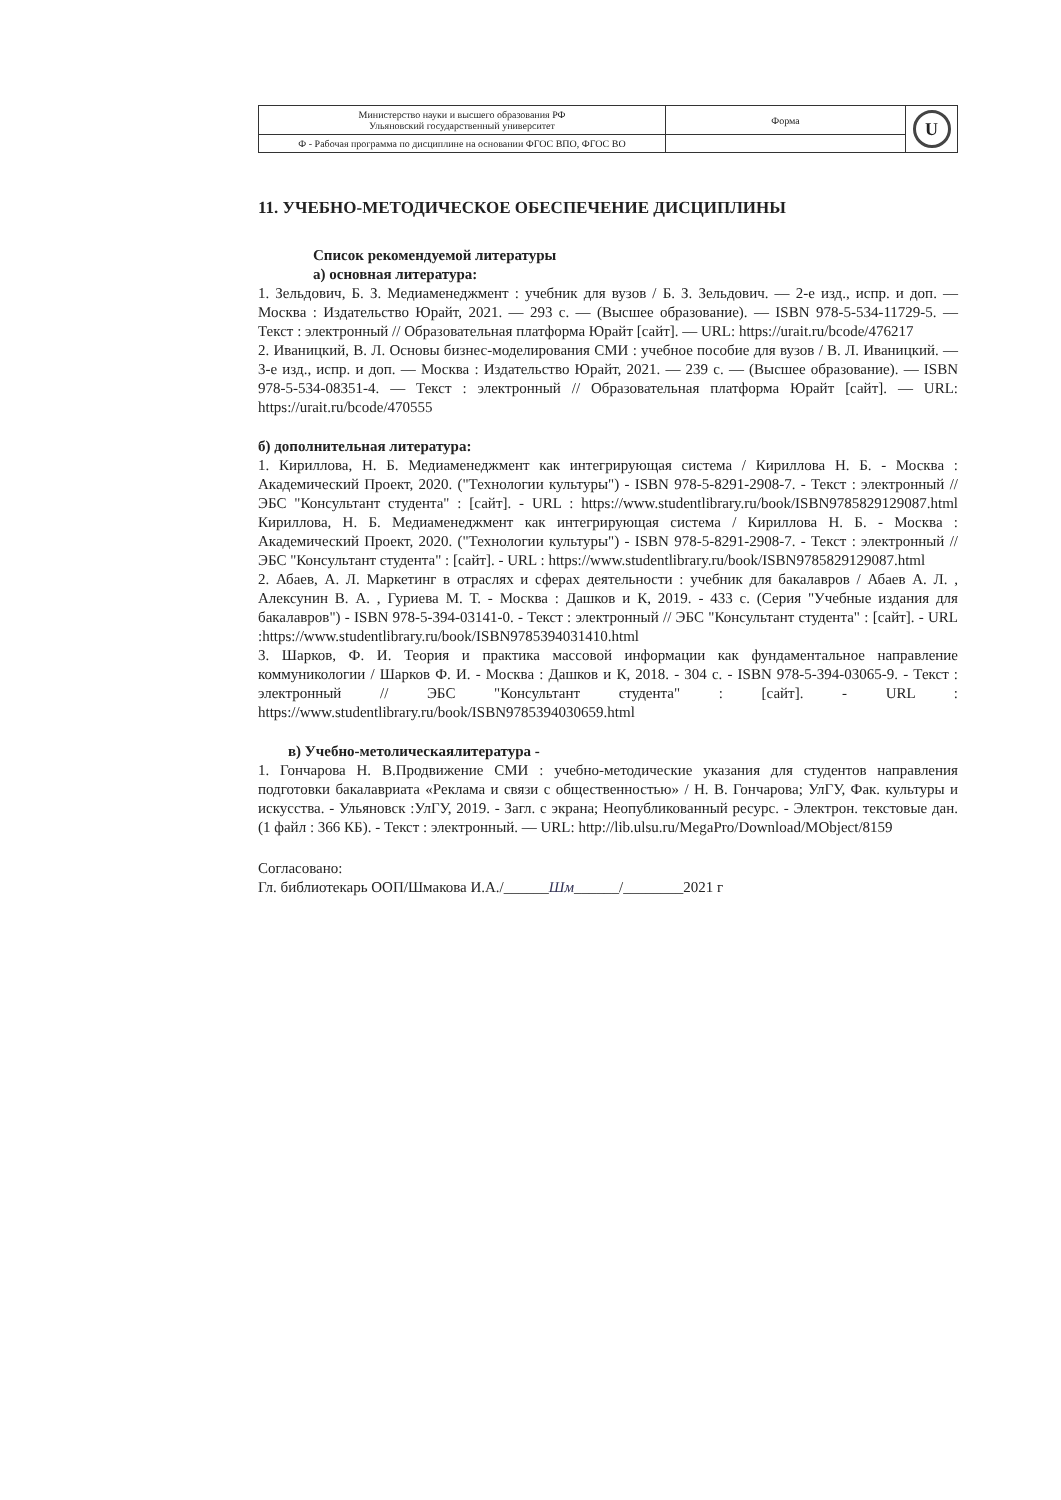| Министерство науки и высшего образования РФ Ульяновский государственный университет | Форма | U |
| Ф - Рабочая программа по дисциплине на основании ФГОС ВПО, ФГОС ВО | | |
11. УЧЕБНО-МЕТОДИЧЕСКОЕ ОБЕСПЕЧЕНИЕ ДИСЦИПЛИНЫ
Список рекомендуемой литературы
а) основная литература:
1. Зельдович, Б. З. Медиаменеджмент : учебник для вузов / Б. З. Зельдович. — 2-е изд., испр. и доп. — Москва : Издательство Юрайт, 2021. — 293 с. — (Высшее образование). — ISBN 978-5-534-11729-5. — Текст : электронный // Образовательная платформа Юрайт [сайт]. — URL: https://urait.ru/bcode/476217
2. Иваницкий, В. Л. Основы бизнес-моделирования СМИ : учебное пособие для вузов / В. Л. Иваницкий. — 3-е изд., испр. и доп. — Москва : Издательство Юрайт, 2021. — 239 с. — (Высшее образование). — ISBN 978-5-534-08351-4. — Текст : электронный // Образовательная платформа Юрайт [сайт]. — URL: https://urait.ru/bcode/470555
б) дополнительная литература:
1. Кириллова, Н. Б. Медиаменеджмент как интегрирующая система / Кириллова Н. Б. - Москва : Академический Проект, 2020. ("Технологии культуры") - ISBN 978-5-8291-2908-7. - Текст : электронный // ЭБС "Консультант студента" : [сайт]. - URL : https://www.studentlibrary.ru/book/ISBN9785829129087.html Кириллова, Н. Б. Медиаменеджмент как интегрирующая система / Кириллова Н. Б. - Москва : Академический Проект, 2020. ("Технологии культуры") - ISBN 978-5-8291-2908-7. - Текст : электронный // ЭБС "Консультант студента" : [сайт]. - URL : https://www.studentlibrary.ru/book/ISBN9785829129087.html
2. Абаев, А. Л. Маркетинг в отраслях и сферах деятельности : учебник для бакалавров / Абаев А. Л. , Алексунин В. А. , Гуриева М. Т. - Москва : Дашков и К, 2019. - 433 с. (Серия "Учебные издания для бакалавров") - ISBN 978-5-394-03141-0. - Текст : электронный // ЭБС "Консультант студента" : [сайт]. - URL :https://www.studentlibrary.ru/book/ISBN9785394031410.html
3. Шарков, Ф. И. Теория и практика массовой информации как фундаментальное направление коммуникологии / Шарков Ф. И. - Москва : Дашков и К, 2018. - 304 с. - ISBN 978-5-394-03065-9. - Текст : электронный // ЭБС "Консультант студента" : [сайт]. - URL : https://www.studentlibrary.ru/book/ISBN9785394030659.html
в) Учебно-метолическаялитература -
1. Гончарова Н. В.Продвижение СМИ : учебно-методические указания для студентов направления подготовки бакалавриата «Реклама и связи с общественностью» / Н. В. Гончарова; УлГУ, Фак. культуры и искусства. - Ульяновск :УлГУ, 2019. - Загл. с экрана; Неопубликованный ресурс. - Электрон. текстовые дан. (1 файл : 366 КБ). - Текст : электронный. — URL: http://lib.ulsu.ru/MegaPro/Download/MObject/8159
Согласовано:
Гл. библиотекарь ООП/Шмакова И.А./______Шм______/________2021 г